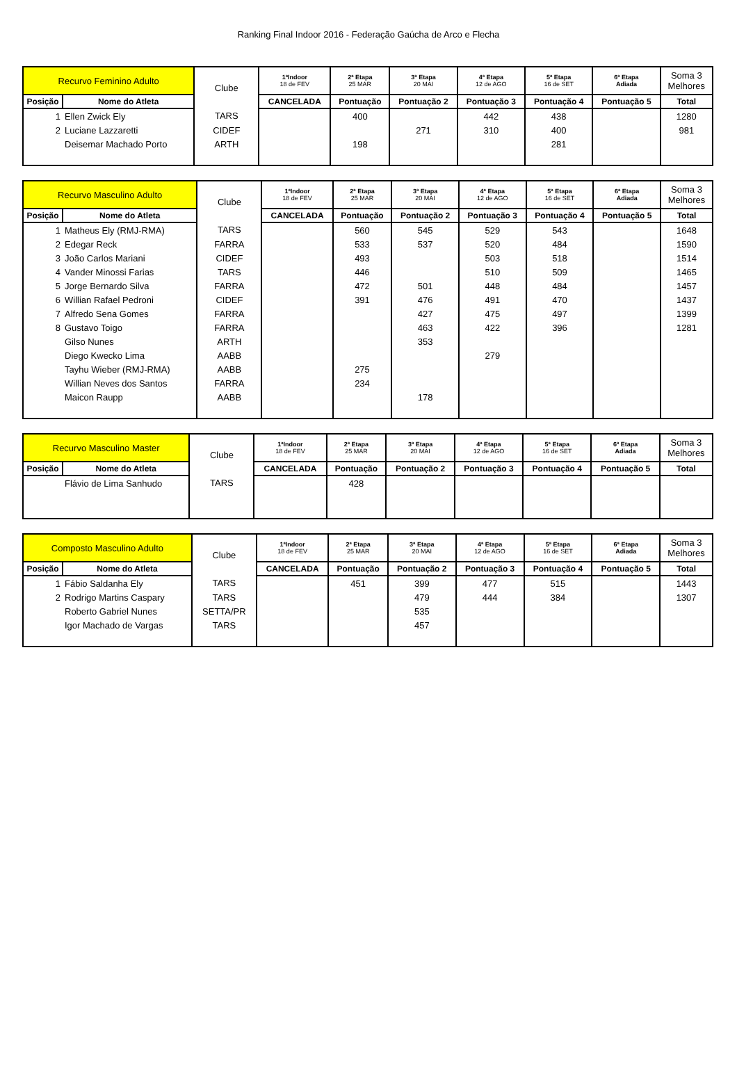Ranking Final Indoor 2016 - Federação Gaúcha de Arco e Flecha
| Recurvo Feminino Adulto | | | Clube | 1ªIndoor 18 de FEV | 2ª Etapa 25 MAR | 3ª Etapa 20 MAI | 4ª Etapa 12 de AGO | 5ª Etapa 16 de SET | 6ª Etapa Adiada | Soma 3 Melhores |
| --- | --- | --- | --- | --- | --- | --- | --- | --- | --- | --- |
| Posição | | Nome do Atleta | | CANCELADA | Pontuação | Pontuação 2 | Pontuação 3 | Pontuação 4 | Pontuação 5 | Total |
| 1 | Ellen Zwick Ely | | TARS | | 400 | | 442 | 438 | | 1280 |
| 2 | Luciane Lazzaretti | | CIDEF | | | 271 | 310 | 400 | | 981 |
| | Deisemar Machado Porto | | ARTH | | 198 | | | 281 | | |
| Recurvo Masculino Adulto | | | Clube | 1ªIndoor 18 de FEV | 2ª Etapa 25 MAR | 3ª Etapa 20 MAI | 4ª Etapa 12 de AGO | 5ª Etapa 16 de SET | 6ª Etapa Adiada | Soma 3 Melhores |
| --- | --- | --- | --- | --- | --- | --- | --- | --- | --- | --- |
| Posição | | Nome do Atleta | | CANCELADA | Pontuação | Pontuação 2 | Pontuação 3 | Pontuação 4 | Pontuação 5 | Total |
| 1 | Matheus Ely (RMJ-RMA) | | TARS | | 560 | 545 | 529 | 543 | | 1648 |
| 2 | Edegar Reck | | FARRA | | 533 | 537 | 520 | 484 | | 1590 |
| 3 | João Carlos Mariani | | CIDEF | | 493 | | 503 | 518 | | 1514 |
| 4 | Vander Minossi Farias | | TARS | | 446 | | 510 | 509 | | 1465 |
| 5 | Jorge Bernardo Silva | | FARRA | | 472 | 501 | 448 | 484 | | 1457 |
| 6 | Willian Rafael Pedroni | | CIDEF | | 391 | 476 | 491 | 470 | | 1437 |
| 7 | Alfredo Sena Gomes | | FARRA | | | 427 | 475 | 497 | | 1399 |
| 8 | Gustavo Toigo | | FARRA | | | 463 | 422 | 396 | | 1281 |
| | Gilso Nunes | | ARTH | | | 353 | | | | |
| | Diego Kwecko Lima | | AABB | | | | 279 | | | |
| | Tayhu Wieber (RMJ-RMA) | | AABB | | 275 | | | | | |
| | Willian Neves dos Santos | | FARRA | | 234 | | | | | |
| | Maicon Raupp | | AABB | | | 178 | | | | |
| Recurvo Masculino Master | | | Clube | 1ªIndoor 18 de FEV | 2ª Etapa 25 MAR | 3ª Etapa 20 MAI | 4ª Etapa 12 de AGO | 5ª Etapa 16 de SET | 6ª Etapa Adiada | Soma 3 Melhores |
| --- | --- | --- | --- | --- | --- | --- | --- | --- | --- | --- |
| Posição | | Nome do Atleta | | CANCELADA | Pontuação | Pontuação 2 | Pontuação 3 | Pontuação 4 | Pontuação 5 | Total |
| | Flávio de Lima Sanhudo | | TARS | | 428 | | | | | |
| Composto Masculino Adulto | | | Clube | 1ªIndoor 18 de FEV | 2ª Etapa 25 MAR | 3ª Etapa 20 MAI | 4ª Etapa 12 de AGO | 5ª Etapa 16 de SET | 6ª Etapa Adiada | Soma 3 Melhores |
| --- | --- | --- | --- | --- | --- | --- | --- | --- | --- | --- |
| Posição | | Nome do Atleta | | CANCELADA | Pontuação | Pontuação 2 | Pontuação 3 | Pontuação 4 | Pontuação 5 | Total |
| 1 | Fábio Saldanha Ely | | TARS | | 451 | 399 | 477 | 515 | | 1443 |
| 2 | Rodrigo Martins Caspary | | TARS | | | 479 | 444 | 384 | | 1307 |
| | Roberto Gabriel Nunes | | SETTA/PR | | | 535 | | | | |
| | Igor Machado de Vargas | | TARS | | | 457 | | | | |